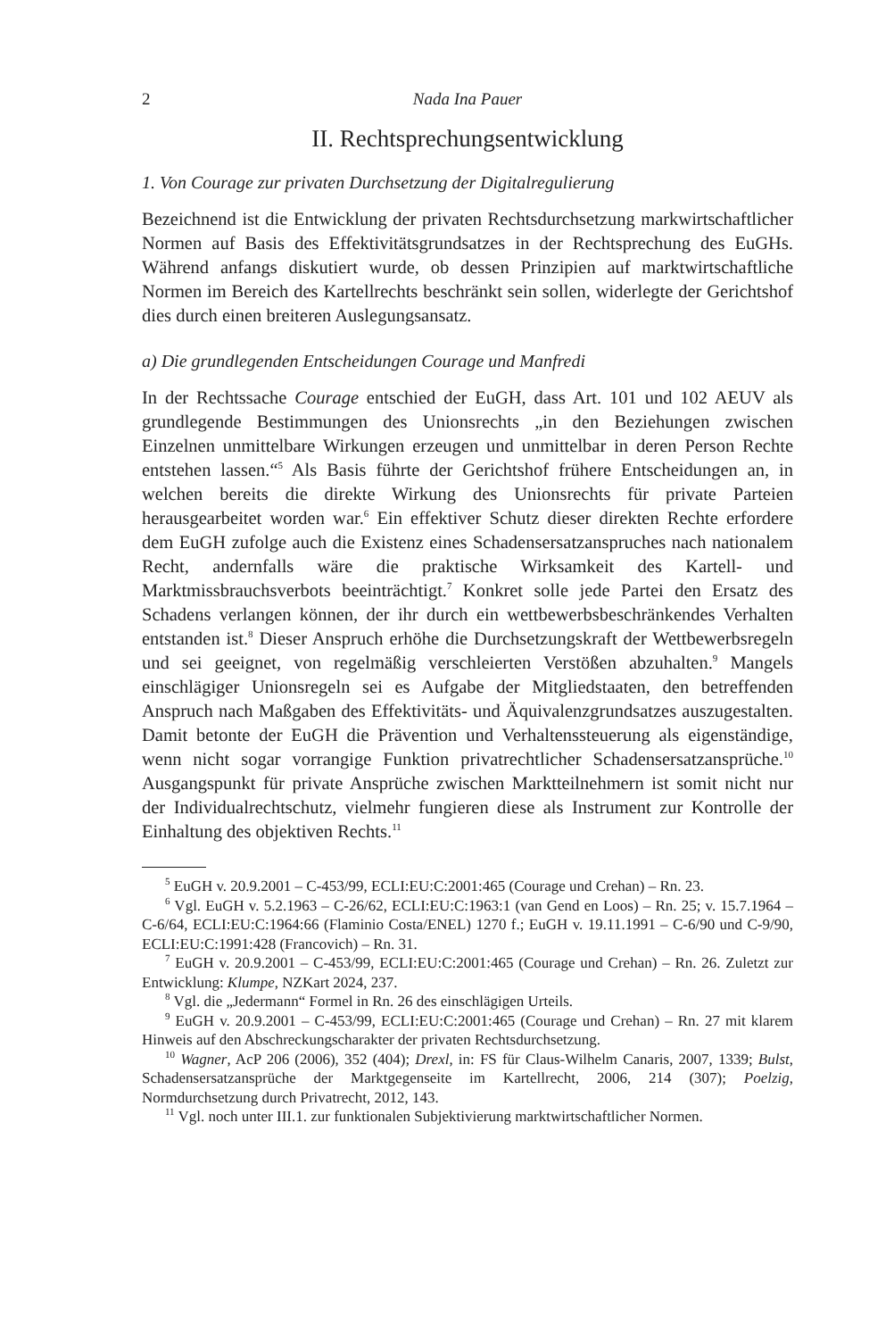2 Nada Ina Pauer
II. Rechtsprechungsentwicklung
1. Von Courage zur privaten Durchsetzung der Digitalregulierung
Bezeichnend ist die Entwicklung der privaten Rechtsdurchsetzung markwirtschaftlicher Normen auf Basis des Effektivitätsgrundsatzes in der Rechtsprechung des EuGHs. Während anfangs diskutiert wurde, ob dessen Prinzipien auf marktwirtschaftliche Normen im Bereich des Kartellrechts beschränkt sein sollen, widerlegte der Gerichtshof dies durch einen breiteren Auslegungsansatz.
a) Die grundlegenden Entscheidungen Courage und Manfredi
In der Rechtssache Courage entschied der EuGH, dass Art. 101 und 102 AEUV als grundlegende Bestimmungen des Unionsrechts „in den Beziehungen zwischen Einzelnen unmittelbare Wirkungen erzeugen und unmittelbar in deren Person Rechte entstehen lassen.“<sup>5</sup> Als Basis führte der Gerichtshof frühere Entscheidungen an, in welchen bereits die direkte Wirkung des Unionsrechts für private Parteien herausgearbeitet worden war.<sup>6</sup> Ein effektiver Schutz dieser direkten Rechte erfordere dem EuGH zufolge auch die Existenz eines Schadensersatzanspruches nach nationalem Recht, andernfalls wäre die praktische Wirksamkeit des Kartell- und Marktmissbrauchsverbots beeinträchtigt.<sup>7</sup> Konkret solle jede Partei den Ersatz des Schadens verlangen können, der ihr durch ein wettbewerbsbeschränkendes Verhalten entstanden ist.<sup>8</sup> Dieser Anspruch erhöhe die Durchsetzungskraft der Wettbewerbsregeln und sei geeignet, von regelmäßig verschleierten Verstößen abzuhalten.<sup>9</sup> Mangels einschlägiger Unionsregeln sei es Aufgabe der Mitgliedstaaten, den betreffenden Anspruch nach Maßgaben des Effektivitäts- und Äquivalenzgrundsatzes auszugestalten. Damit betonte der EuGH die Prävention und Verhaltenssteuerung als eigenständige, wenn nicht sogar vorrangige Funktion privatrechtlicher Schadensersatzansprüche.<sup>10</sup> Ausgangspunkt für private Ansprüche zwischen Marktteilnehmern ist somit nicht nur der Individualrechtschutz, vielmehr fungieren diese als Instrument zur Kontrolle der Einhaltung des objektiven Rechts.<sup>11</sup>
<sup>5</sup> EuGH v. 20.9.2001 – C-453/99, ECLI:EU:C:2001:465 (Courage und Crehan) – Rn. 23.
<sup>6</sup> Vgl. EuGH v. 5.2.1963 – C-26/62, ECLI:EU:C:1963:1 (van Gend en Loos) – Rn. 25; v. 15.7.1964 – C-6/64, ECLI:EU:C:1964:66 (Flaminio Costa/ENEL) 1270 f.; EuGH v. 19.11.1991 – C-6/90 und C-9/90, ECLI:EU:C:1991:428 (Francovich) – Rn. 31.
<sup>7</sup> EuGH v. 20.9.2001 – C-453/99, ECLI:EU:C:2001:465 (Courage und Crehan) – Rn. 26. Zuletzt zur Entwicklung: Klumpe, NZKart 2024, 237.
<sup>8</sup> Vgl. die „Jedermann“ Formel in Rn. 26 des einschlägigen Urteils.
<sup>9</sup> EuGH v. 20.9.2001 – C-453/99, ECLI:EU:C:2001:465 (Courage und Crehan) – Rn. 27 mit klarem Hinweis auf den Abschreckungscharakter der privaten Rechtsdurchsetzung.
<sup>10</sup> Wagner, AcP 206 (2006), 352 (404); Drexl, in: FS für Claus-Wilhelm Canaris, 2007, 1339; Bulst, Schadensersatzansprüche der Marktgegenseite im Kartellrecht, 2006, 214 (307); Poelzig, Normdurchsetzung durch Privatrecht, 2012, 143.
<sup>11</sup> Vgl. noch unter III.1. zur funktionalen Subjektivierung marktwirtschaftlicher Normen.